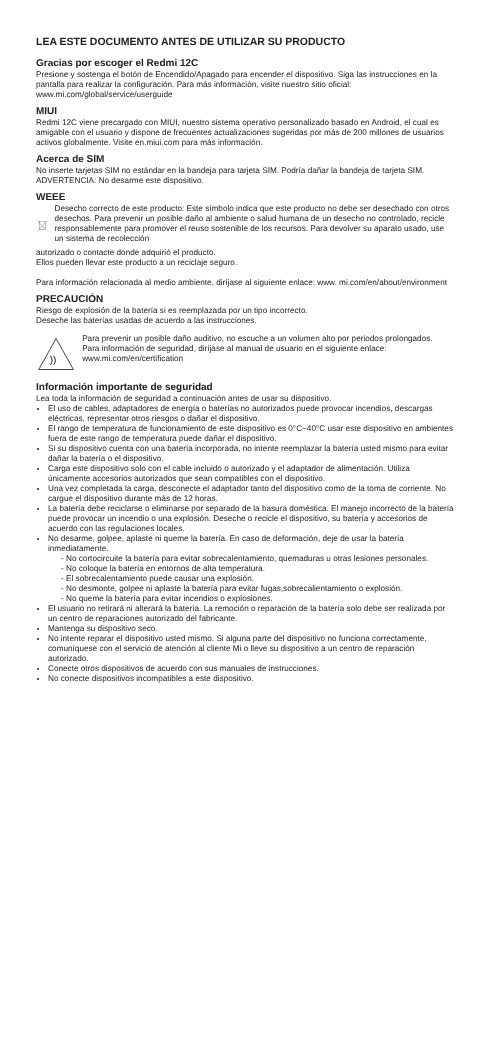LEA ESTE DOCUMENTO ANTES DE UTILIZAR SU PRODUCTO
Gracias por escoger el Redmi 12C
Presione y sostenga el botón de Encendido/Apagado para encender el dispositivo. Siga las instrucciones en la pantalla para realizar la configuración. Para más información, visite nuestro sitio oficial:
www.mi.com/global/service/userguide
MIUI
Redmi 12C viene precargado con MIUI, nuestro sistema operativo personalizado basado en Android, el cual es amigable con el usuario y dispone de frecuentes actualizaciones sugeridas por más de 200 millones de usuarios activos globalmente. Visite en.miui.com para más información.
Acerca de SIM
No inserte tarjetas SIM no estándar en la bandeja para tarjeta SIM. Podría dañar la bandeja de tarjeta SIM.
ADVERTENCIA: No desarme este dispositivo.
WEEE
Desecho correcto de este producto: Este símbolo indica que este producto no debe ser desechado con otros desechos. Para prevenir un posible daño al ambiente o salud humana de un desecho no controlado, recicle responsablemente para promover el reuso sostenible de los recursos. Para devolver su aparato usado, use un sistema de recolección
autorizado o contacte donde adquirió el producto.
Ellos pueden llevar este producto a un reciclaje seguro.
Para información relacionada al medio ambiente, diríjase al siguiente enlace: www. mi.com/en/about/environment
PRECAUCIÓN
Riesgo de explosión de la batería si es reemplazada por un tipo incorrecto.
Deseche las baterías usadas de acuerdo a las instrucciones.
))
Para prevenir un posible daño auditivo, no escuche a un volumen alto por periodos prolongados.
Para información de seguridad, diríjase al manual de usuario en el siguiente enlace: www.mi.com/en/certification
Información importante de seguridad
Lea toda la información de seguridad a continuación antes de usar su dispositivo.
El uso de cables, adaptadores de energía o baterías no autorizados puede provocar incendios, descargas eléctricas, representar otros riesgos o dañar el dispositivo.
El rango de temperatura de funcionamiento de este dispositivo es 0°C~40°C usar este dispositivo en ambientes fuera de este rango de temperatura puede dañar el dispositivo.
Si su dispositivo cuenta con una batería incorporada, no intente reemplazar la batería usted mismo para evitar dañar la batería o el dispositivo.
Carga este dispositivo solo con el cable incluido o autorizado y el adaptador de alimentación. Utiliza únicamente accesorios autorizados que sean compatibles con el dispositivo.
Una vez completada la carga, desconecte el adaptador tanto del dispositivo como de la toma de corriente. No cargue el dispositivo durante más de 12 horas.
La batería debe reciclarse o eliminarse por separado de la basura doméstica. El manejo incorrecto de la batería puede provocar un incendio o una explosión. Deseche o recicle el dispositivo, su batería y accesorios de acuerdo con las regulaciones locales.
No desarme, golpee, aplaste ni queme la batería. En caso de deformación, deje de usar la batería inmediatamente.
No cortocircuite la batería para evitar sobrecalentamiento, quemaduras u otras lesiones personales.
No coloque la batería en entornos de alta temperatura.
El sobrecalentamiento puede causar una explosión.
No desmonte, golpee ni aplaste la batería para evitar fugas,sobrecalientamiento o explosión.
No queme la batería para evitar incendios o explosiones.
El usuario no retirará ni alterará la batería. La remoción o reparación de la batería solo debe ser realizada por un centro de reparaciones autorizado del fabricante.
Mantenga su dispositivo seco.
No intente reparar el dispositivo usted mismo. Si alguna parte del dispositivo no funciona correctamente, comuníquese con el servicio de atención al cliente Mi o lleve su dispositivo a un centro de reparación autorizado.
Conecte otros dispositivos de acuerdo con sus manuales de instrucciones.
No conecte dispositivos incompatibles a este dispositivo.